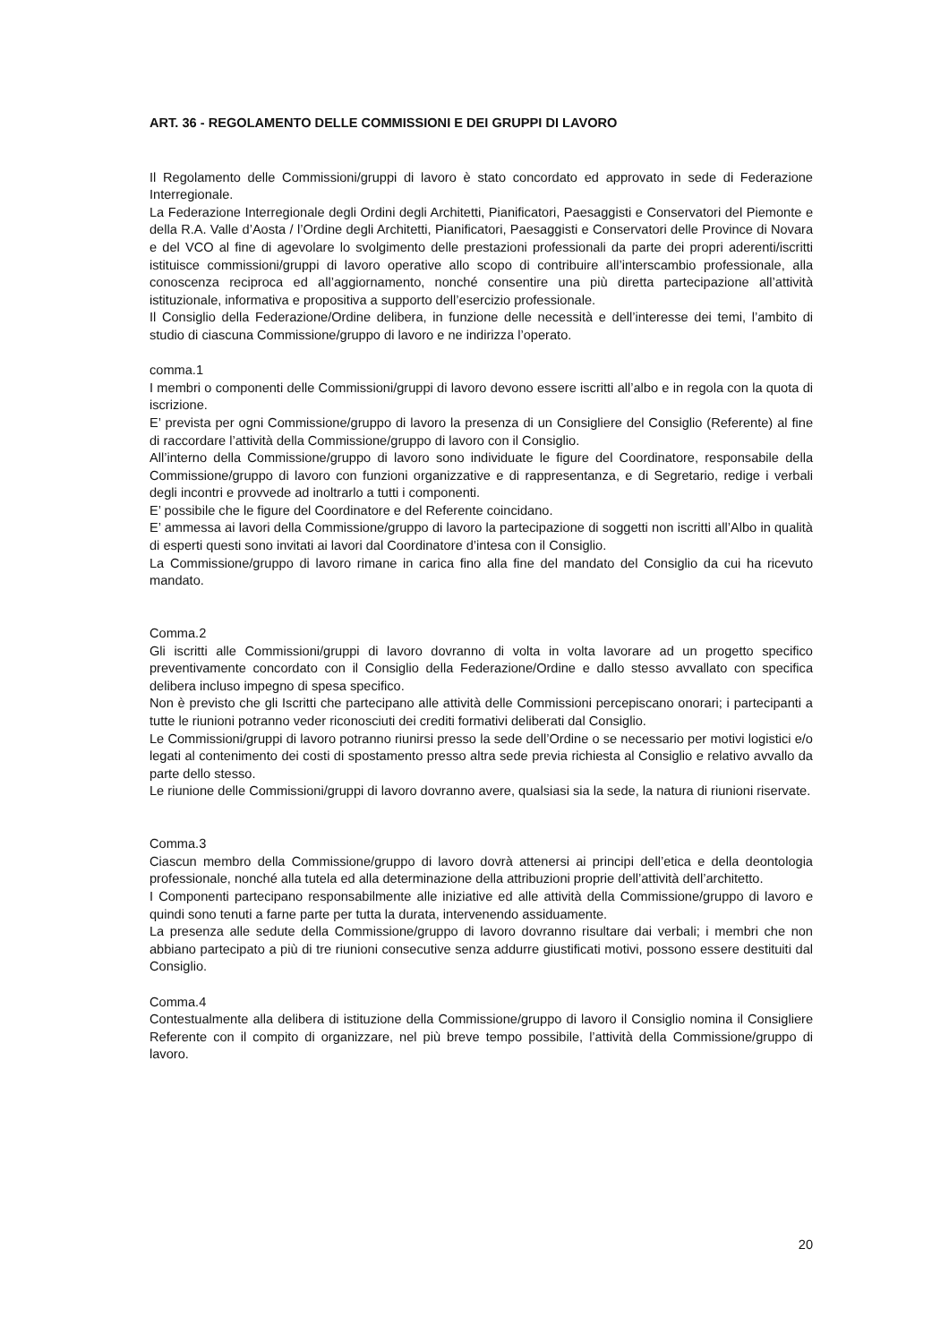ART. 36 - REGOLAMENTO DELLE COMMISSIONI E DEI GRUPPI DI LAVORO
Il Regolamento delle Commissioni/gruppi di lavoro è stato concordato ed approvato in sede di Federazione Interregionale.
La Federazione Interregionale degli Ordini degli Architetti, Pianificatori, Paesaggisti e Conservatori del Piemonte e della R.A. Valle d’Aosta / l’Ordine degli Architetti, Pianificatori, Paesaggisti e Conservatori delle Province di Novara e del VCO al fine di agevolare lo svolgimento delle prestazioni professionali da parte dei propri aderenti/iscritti istituisce commissioni/gruppi di lavoro operative allo scopo di contribuire all’interscambio professionale, alla conoscenza reciproca ed all’aggiornamento, nonché consentire una più diretta partecipazione all’attività istituzionale, informativa e propositiva a supporto dell’esercizio professionale.
Il Consiglio della Federazione/Ordine delibera, in funzione delle necessità e dell’interesse dei temi, l’ambito di studio di ciascuna Commissione/gruppo di lavoro e ne indirizza l’operato.
comma.1
I membri o componenti delle Commissioni/gruppi di lavoro devono essere iscritti all’albo e in regola con la quota di iscrizione.
E’ prevista per ogni Commissione/gruppo di lavoro la presenza di un Consigliere del Consiglio (Referente) al fine di raccordare l’attività della Commissione/gruppo di lavoro con il Consiglio.
All’interno della Commissione/gruppo di lavoro sono individuate le figure del Coordinatore, responsabile della Commissione/gruppo di lavoro con funzioni organizzative e di rappresentanza, e di Segretario, redige i verbali degli incontri e provvede ad inoltrarlo a tutti i componenti.
E’ possibile che le figure del Coordinatore e del Referente coincidano.
E’ ammessa ai lavori della Commissione/gruppo di lavoro la partecipazione di soggetti non iscritti all’Albo in qualità di esperti questi sono invitati ai lavori dal Coordinatore d’intesa con il Consiglio.
La Commissione/gruppo di lavoro rimane in carica fino alla fine del mandato del Consiglio da cui ha ricevuto mandato.
Comma.2
Gli iscritti alle Commissioni/gruppi di lavoro dovranno di volta in volta lavorare ad un progetto specifico preventivamente concordato con il Consiglio della Federazione/Ordine e dallo stesso avvallato con specifica delibera incluso impegno di spesa specifico.
Non è previsto che gli Iscritti che partecipano alle attività delle Commissioni percepiscano onorari; i partecipanti a tutte le riunioni potranno veder riconosciuti dei crediti formativi deliberati dal Consiglio.
Le Commissioni/gruppi di lavoro potranno riunirsi presso la sede dell’Ordine o se necessario per motivi logistici e/o legati al contenimento dei costi di spostamento presso altra sede previa richiesta al Consiglio e relativo avvallo da parte dello stesso.
Le riunione delle Commissioni/gruppi di lavoro dovranno avere, qualsiasi sia la sede, la natura di riunioni riservate.
Comma.3
Ciascun membro della Commissione/gruppo di lavoro dovrà attenersi ai principi dell’etica e della deontologia professionale, nonché alla tutela ed alla determinazione della attribuzioni proprie dell’attività dell’architetto.
I Componenti partecipano responsabilmente alle iniziative ed alle attività della Commissione/gruppo di lavoro e quindi sono tenuti a farne parte per tutta la durata, intervenendo assiduamente.
La presenza alle sedute della Commissione/gruppo di lavoro dovranno risultare dai verbali; i membri che non abbiano partecipato a più di tre riunioni consecutive senza addurre giustificati motivi, possono essere destituiti dal Consiglio.
Comma.4
Contestualmente alla delibera di istituzione della Commissione/gruppo di lavoro il Consiglio nomina il Consigliere Referente con il compito di organizzare, nel più breve tempo possibile, l’attività della Commissione/gruppo di lavoro.
20